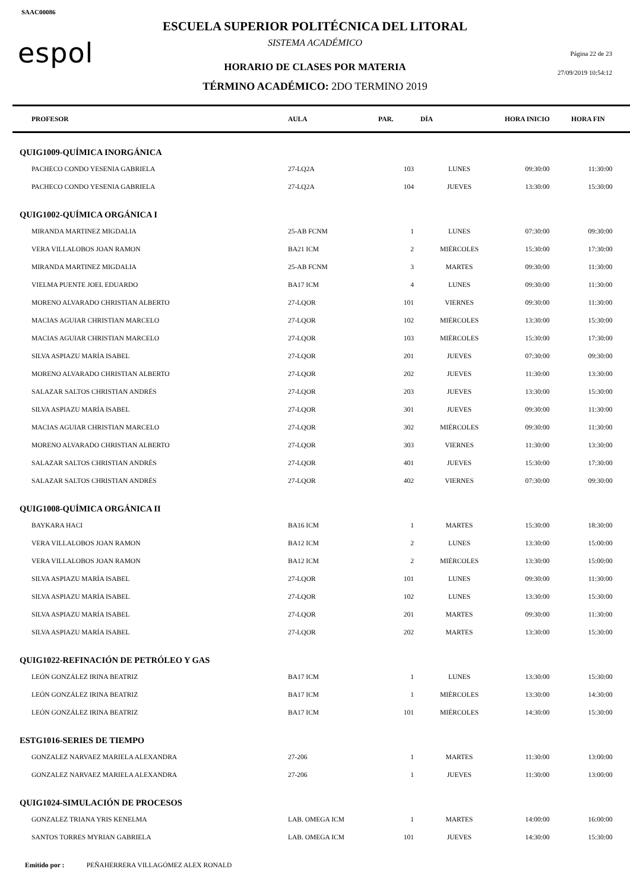SAAC00086
espol
ESCUELA SUPERIOR POLITÉCNICA DEL LITORAL
SISTEMA ACADÉMICO
HORARIO DE CLASES POR MATERIA
TÉRMINO ACADÉMICO: 2DO TERMINO 2019
Página 22 de 23
27/09/2019 10:54:12
| PROFESOR | AULA | PAR. | DÍA | HORA INICIO | HORA FIN |
| --- | --- | --- | --- | --- | --- |
| QUIG1009-QUÍMICA INORGÁNICA | | | | | |
| PACHECO CONDO YESENIA GABRIELA | 27-LQ2A | 103 | LUNES | 09:30:00 | 11:30:00 |
| PACHECO CONDO YESENIA GABRIELA | 27-LQ2A | 104 | JUEVES | 13:30:00 | 15:30:00 |
| QUIG1002-QUÍMICA ORGÁNICA I | | | | | |
| MIRANDA MARTINEZ MIGDALIA | 25-AB FCNM | 1 | LUNES | 07:30:00 | 09:30:00 |
| VERA VILLALOBOS JOAN RAMON | BA21 ICM | 2 | MIÉRCOLES | 15:30:00 | 17:30:00 |
| MIRANDA MARTINEZ MIGDALIA | 25-AB FCNM | 3 | MARTES | 09:30:00 | 11:30:00 |
| VIELMA PUENTE JOEL EDUARDO | BA17 ICM | 4 | LUNES | 09:30:00 | 11:30:00 |
| MORENO ALVARADO CHRISTIAN ALBERTO | 27-LQOR | 101 | VIERNES | 09:30:00 | 11:30:00 |
| MACIAS AGUIAR CHRISTIAN MARCELO | 27-LQOR | 102 | MIÉRCOLES | 13:30:00 | 15:30:00 |
| MACIAS AGUIAR CHRISTIAN MARCELO | 27-LQOR | 103 | MIÉRCOLES | 15:30:00 | 17:30:00 |
| SILVA ASPIAZU MARÍA ISABEL | 27-LQOR | 201 | JUEVES | 07:30:00 | 09:30:00 |
| MORENO ALVARADO CHRISTIAN ALBERTO | 27-LQOR | 202 | JUEVES | 11:30:00 | 13:30:00 |
| SALAZAR SALTOS CHRISTIAN ANDRÉS | 27-LQOR | 203 | JUEVES | 13:30:00 | 15:30:00 |
| SILVA ASPIAZU MARÍA ISABEL | 27-LQOR | 301 | JUEVES | 09:30:00 | 11:30:00 |
| MACIAS AGUIAR CHRISTIAN MARCELO | 27-LQOR | 302 | MIÉRCOLES | 09:30:00 | 11:30:00 |
| MORENO ALVARADO CHRISTIAN ALBERTO | 27-LQOR | 303 | VIERNES | 11:30:00 | 13:30:00 |
| SALAZAR SALTOS CHRISTIAN ANDRÉS | 27-LQOR | 401 | JUEVES | 15:30:00 | 17:30:00 |
| SALAZAR SALTOS CHRISTIAN ANDRÉS | 27-LQOR | 402 | VIERNES | 07:30:00 | 09:30:00 |
| QUIG1008-QUÍMICA ORGÁNICA II | | | | | |
| BAYKARA HACI | BA16 ICM | 1 | MARTES | 15:30:00 | 18:30:00 |
| VERA VILLALOBOS JOAN RAMON | BA12 ICM | 2 | LUNES | 13:30:00 | 15:00:00 |
| VERA VILLALOBOS JOAN RAMON | BA12 ICM | 2 | MIÉRCOLES | 13:30:00 | 15:00:00 |
| SILVA ASPIAZU MARÍA ISABEL | 27-LQOR | 101 | LUNES | 09:30:00 | 11:30:00 |
| SILVA ASPIAZU MARÍA ISABEL | 27-LQOR | 102 | LUNES | 13:30:00 | 15:30:00 |
| SILVA ASPIAZU MARÍA ISABEL | 27-LQOR | 201 | MARTES | 09:30:00 | 11:30:00 |
| SILVA ASPIAZU MARÍA ISABEL | 27-LQOR | 202 | MARTES | 13:30:00 | 15:30:00 |
| QUIG1022-REFINACIÓN DE PETRÓLEO Y GAS | | | | | |
| LEÓN GONZÁLEZ IRINA BEATRIZ | BA17 ICM | 1 | LUNES | 13:30:00 | 15:30:00 |
| LEÓN GONZÁLEZ IRINA BEATRIZ | BA17 ICM | 1 | MIÉRCOLES | 13:30:00 | 14:30:00 |
| LEÓN GONZÁLEZ IRINA BEATRIZ | BA17 ICM | 101 | MIÉRCOLES | 14:30:00 | 15:30:00 |
| ESTG1016-SERIES DE TIEMPO | | | | | |
| GONZALEZ NARVAEZ MARIELA ALEXANDRA | 27-206 | 1 | MARTES | 11:30:00 | 13:00:00 |
| GONZALEZ NARVAEZ MARIELA ALEXANDRA | 27-206 | 1 | JUEVES | 11:30:00 | 13:00:00 |
| QUIG1024-SIMULACIÓN DE PROCESOS | | | | | |
| GONZALEZ TRIANA YRIS KENELMA | LAB. OMEGA ICM | 1 | MARTES | 14:00:00 | 16:00:00 |
| SANTOS TORRES MYRIAN GABRIELA | LAB. OMEGA ICM | 101 | JUEVES | 14:30:00 | 15:30:00 |
Emitido por : PEÑAHERRERA VILLAGÓMEZ ALEX RONALD